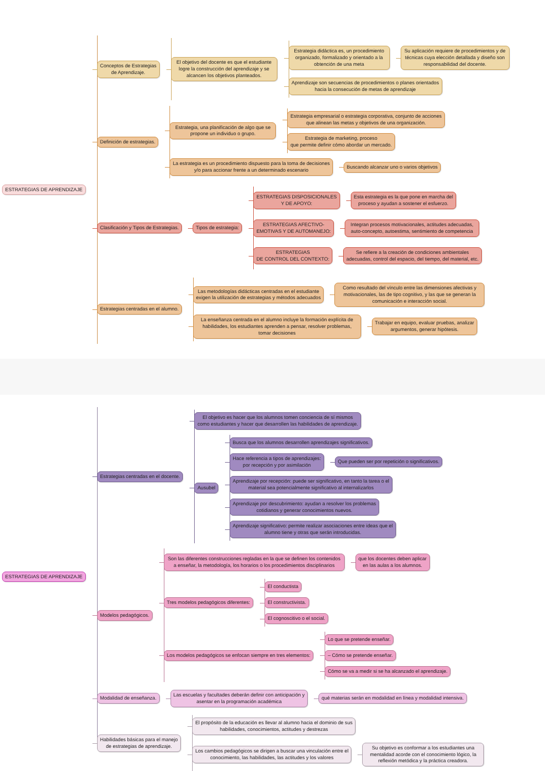ESTRATEGIAS DE APRENDIZAJE
Conceptos de Estrategias
de Aprendizaje.
El objetivo del docente es que el estudiante logre la construcción del aprendizaje y se alcancen los objetivos planteados.
Estrategia didáctica es, un procedimiento organizado, formalizado y orientado a la obtención de una meta
Su aplicación requiere de procedimientos y de técnicas cuya elección detallada y diseño son responsabilidad del docente.
Aprendizaje son secuencias de procedimientos o planes orientados
hacia la consecución de metas de aprendizaje
Definición de estrategias.
Estrategia, una planificación de algo que se propone un individuo o grupo.
Estrategia empresarial o estrategia corporativa, conjunto de acciones
que alinean las metas y objetivos de una organización.
Estrategia de marketing, proceso
que permite definir cómo abordar un mercado.
La estrategia es un procedimiento dispuesto para la toma de decisiones
y/o para accionar frente a un determinado escenario
Buscando alcanzar uno o varios objetivos
Clasificación y Tipos de Estrategias.
Tipos de estrategia:
ESTRATEGIAS DISPOSICIONALES
Y DE APOYO:
Esta estrategia es la que pone en marcha del
proceso y ayudan a sostener el esfuerzo.
ESTRATEGIAS AFECTIVO-
EMOTIVAS Y DE AUTOMANEJO:
Integran procesos motivacionales, actitudes adecuadas, auto-concepto, autoestima, sentimiento de competencia
ESTRATEGIAS
DE CONTROL DEL CONTEXTO:
Se refiere a la creación de condiciones ambientales
adecuadas, control del espacio, del tiempo, del material, etc.
Estrategias centradas en el alumno.
Las metodologías didácticas centradas en el estudiante
exigen la utilización de estrategias y métodos adecuados
Como resultado del vínculo entre las dimensiones afectivas y motivacionales, las de tipo cognitivo, y las que se generan la comunicación e interacción social.
La enseñanza centrada en el alumno incluye la formación explícita de habilidades, los estudiantes aprenden a pensar, resolver problemas, tomar decisiones
Trabajar en equipo, evaluar pruebas, analizar
argumentos, generar hipótesis.
ESTRATEGIAS DE APRENDIZAJE
Estrategias centradas en el docente.
El objetivo es hacer que los alumnos tomen conciencia de sí mismos
como estudiantes y hacer que desarrollen las habilidades de aprendizaje.
Ausubel
Busca que los alumnos desarrollen aprendizajes significativos.
Hace referencia a tipos de aprendizajes:
por recepción y por asimilación
Que pueden ser por repetición o significativos.
Aprendizaje por recepción: puede ser significativo, en tanto la tarea o el
material sea potencialmente significativo al internalizarlos
Aprendizaje por descubrimiento: ayudan a resolver los problemas
cotidianos y generar conocimientos nuevos.
Aprendizaje significativo: permite realizar asociaciones entre ideas que el
alumno tiene y otras que serán introducidas.
Modelos pedagógicos.
Son las diferentes construcciones regladas en la que se definen los contenidos a enseñar, la metodología, los horarios o los procedimientos disciplinarios
que los docentes deben aplicar
en las aulas a los alumnos.
Tres modelos pedagógicos diferentes:
El conductista
El constructivista.
El cognoscitivo o el social.
Los modelos pedagógicos se enfocan siempre en tres elementos:
Lo que se pretende enseñar.
– Cómo se pretende enseñar.
Cómo se va a medir si se ha alcanzado el aprendizaje.
Modalidad de enseñanza.
Las escuelas y facultades deberán definir con anticipación y
asentar en la programación académica
qué materias serán en modalidad en línea y modalidad intensiva.
Habilidades básicas para el manejo
de estrategias de aprendizaje.
El propósito de la educación es llevar al alumno hacia el dominio de sus
habilidades, conocimientos, actitudes y destrezas
Los cambios pedagógicos se dirigen a buscar una vinculación entre el
conocimiento, las habilidades, las actitudes y los valores
Su objetivo es conformar a los estudiantes una mentalidad acorde con el conocimiento lógico, la reflexión metódica y la práctica creadora.